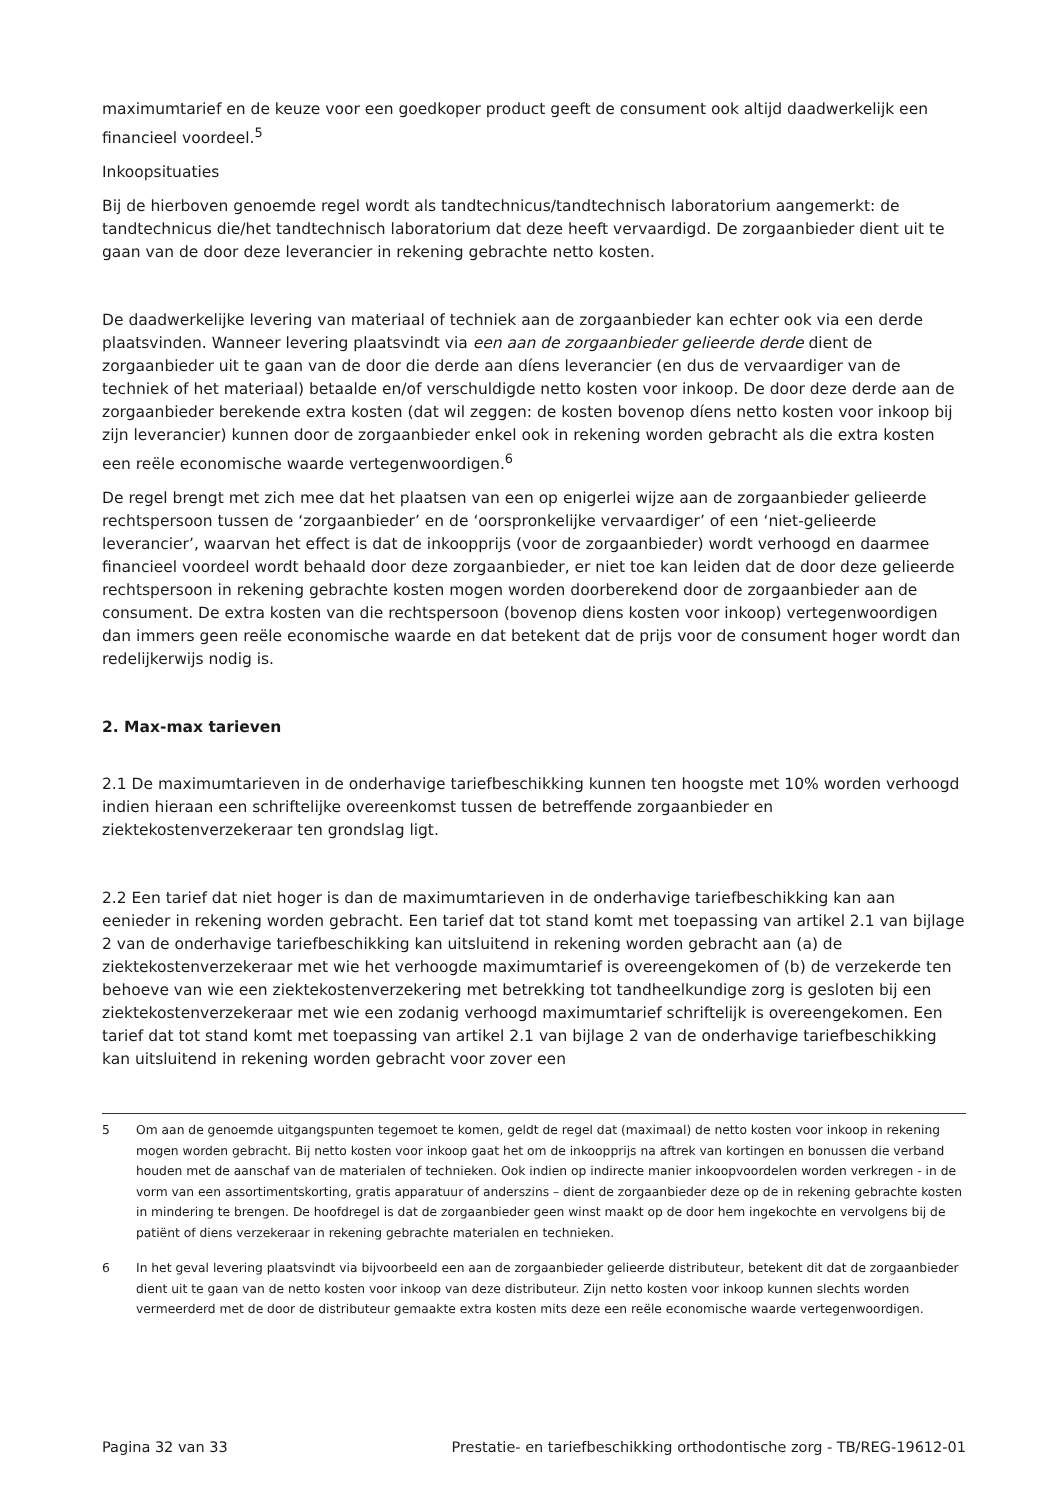maximumtarief en de keuze voor een goedkoper product geeft de consument ook altijd daadwerkelijk een financieel voordeel.<sup>5</sup>
Inkoopsituaties
Bij de hierboven genoemde regel wordt als tandtechnicus/tandtechnisch laboratorium aangemerkt: de tandtechnicus die/het tandtechnisch laboratorium dat deze heeft vervaardigd. De zorgaanbieder dient uit te gaan van de door deze leverancier in rekening gebrachte netto kosten.
De daadwerkelijke levering van materiaal of techniek aan de zorgaanbieder kan echter ook via een derde plaatsvinden. Wanneer levering plaatsvindt via een aan de zorgaanbieder gelieerde derde dient de zorgaanbieder uit te gaan van de door die derde aan díens leverancier (en dus de vervaardiger van de techniek of het materiaal) betaalde en/of verschuldigde netto kosten voor inkoop. De door deze derde aan de zorgaanbieder berekende extra kosten (dat wil zeggen: de kosten bovenop díens netto kosten voor inkoop bij zijn leverancier) kunnen door de zorgaanbieder enkel ook in rekening worden gebracht als die extra kosten een reële economische waarde vertegenwoordigen.<sup>6</sup>
De regel brengt met zich mee dat het plaatsen van een op enigerlei wijze aan de zorgaanbieder gelieerde rechtspersoon tussen de ‘zorgaanbieder’ en de ‘oorspronkelijke vervaardiger’ of een ‘niet-gelieerde leverancier’, waarvan het effect is dat de inkoopprijs (voor de zorgaanbieder) wordt verhoogd en daarmee financieel voordeel wordt behaald door deze zorgaanbieder, er niet toe kan leiden dat de door deze gelieerde rechtspersoon in rekening gebrachte kosten mogen worden doorberekend door de zorgaanbieder aan de consument. De extra kosten van die rechtspersoon (bovenop diens kosten voor inkoop) vertegenwoordigen dan immers geen reële economische waarde en dat betekent dat de prijs voor de consument hoger wordt dan redelijkerwijs nodig is.
2. Max-max tarieven
2.1 De maximumtarieven in de onderhavige tariefbeschikking kunnen ten hoogste met 10% worden verhoogd indien hieraan een schriftelijke overeenkomst tussen de betreffende zorgaanbieder en ziektekostenverzekeraar ten grondslag ligt.
2.2 Een tarief dat niet hoger is dan de maximumtarieven in de onderhavige tariefbeschikking kan aan eenieder in rekening worden gebracht. Een tarief dat tot stand komt met toepassing van artikel 2.1 van bijlage 2 van de onderhavige tariefbeschikking kan uitsluitend in rekening worden gebracht aan (a) de ziektekostenverzekeraar met wie het verhoogde maximumtarief is overeengekomen of (b) de verzekerde ten behoeve van wie een ziektekostenverzekering met betrekking tot tandheelkundige zorg is gesloten bij een ziektekostenverzekeraar met wie een zodanig verhoogd maximumtarief schriftelijk is overeengekomen. Een tarief dat tot stand komt met toepassing van artikel 2.1 van bijlage 2 van de onderhavige tariefbeschikking kan uitsluitend in rekening worden gebracht voor zover een
5 Om aan de genoemde uitgangspunten tegemoet te komen, geldt de regel dat (maximaal) de netto kosten voor inkoop in rekening mogen worden gebracht. Bij netto kosten voor inkoop gaat het om de inkoopprijs na aftrek van kortingen en bonussen die verband houden met de aanschaf van de materialen of technieken. Ook indien op indirecte manier inkoopvoordelen worden verkregen - in de vorm van een assortimentskorting, gratis apparatuur of anderszins – dient de zorgaanbieder deze op de in rekening gebrachte kosten in mindering te brengen. De hoofdregel is dat de zorgaanbieder geen winst maakt op de door hem ingekochte en vervolgens bij de patiënt of diens verzekeraar in rekening gebrachte materialen en technieken.
6 In het geval levering plaatsvindt via bijvoorbeeld een aan de zorgaanbieder gelieerde distributeur, betekent dit dat de zorgaanbieder dient uit te gaan van de netto kosten voor inkoop van deze distributeur. Zijn netto kosten voor inkoop kunnen slechts worden vermeerderd met de door de distributeur gemaakte extra kosten mits deze een reële economische waarde vertegenwoordigen.
Pagina 32 van 33 Prestatie- en tariefbeschikking orthodontische zorg - TB/REG-19612-01